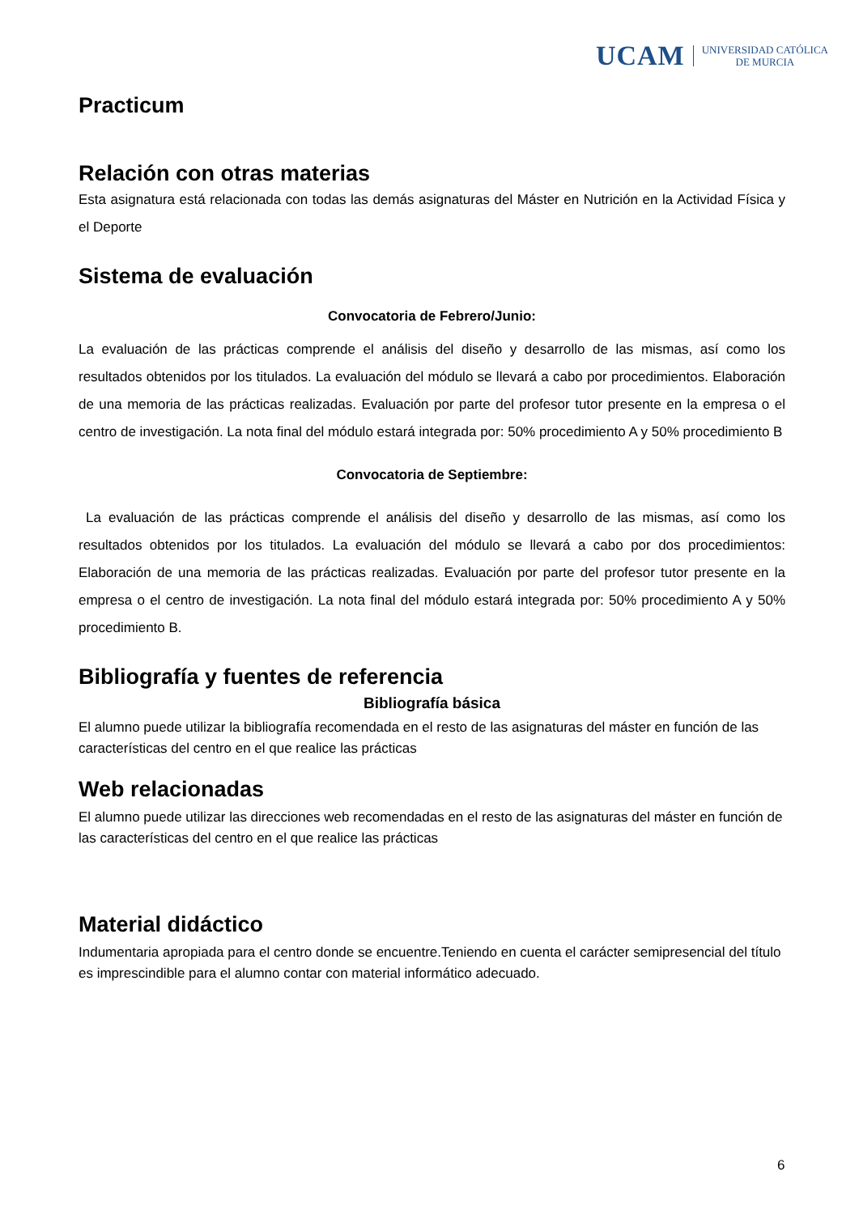UCAM UNIVERSIDAD CATÓLICA
DE MURCIA
Practicum
Relación con otras materias
Esta asignatura está relacionada con todas las demás asignaturas del Máster en Nutrición en la Actividad Física y el Deporte
Sistema de evaluación
Convocatoria de Febrero/Junio:
La evaluación de las prácticas comprende el análisis del diseño y desarrollo de las mismas, así como los resultados obtenidos por los titulados. La evaluación del módulo se llevará a cabo por procedimientos. Elaboración de una memoria de las prácticas realizadas. Evaluación por parte del profesor tutor presente en la empresa o el centro de investigación. La nota final del módulo estará integrada por: 50% procedimiento A y 50% procedimiento B
Convocatoria de Septiembre:
La evaluación de las prácticas comprende el análisis del diseño y desarrollo de las mismas, así como los resultados obtenidos por los titulados. La evaluación del módulo se llevará a cabo por dos procedimientos: Elaboración de una memoria de las prácticas realizadas. Evaluación por parte del profesor tutor presente en la empresa o el centro de investigación. La nota final del módulo estará integrada por: 50% procedimiento A y 50% procedimiento B.
Bibliografía y fuentes de referencia
Bibliografía básica
El alumno puede utilizar la bibliografía recomendada en el resto de las asignaturas del máster en función de las características del centro en el que realice las prácticas
Web relacionadas
El alumno puede utilizar las direcciones web recomendadas en el resto de las asignaturas del máster en función de las características del centro en el que realice las prácticas
Material didáctico
Indumentaria apropiada para el centro donde se encuentre.Teniendo en cuenta el carácter semipresencial del título es imprescindible para el alumno contar con material informático adecuado.
6